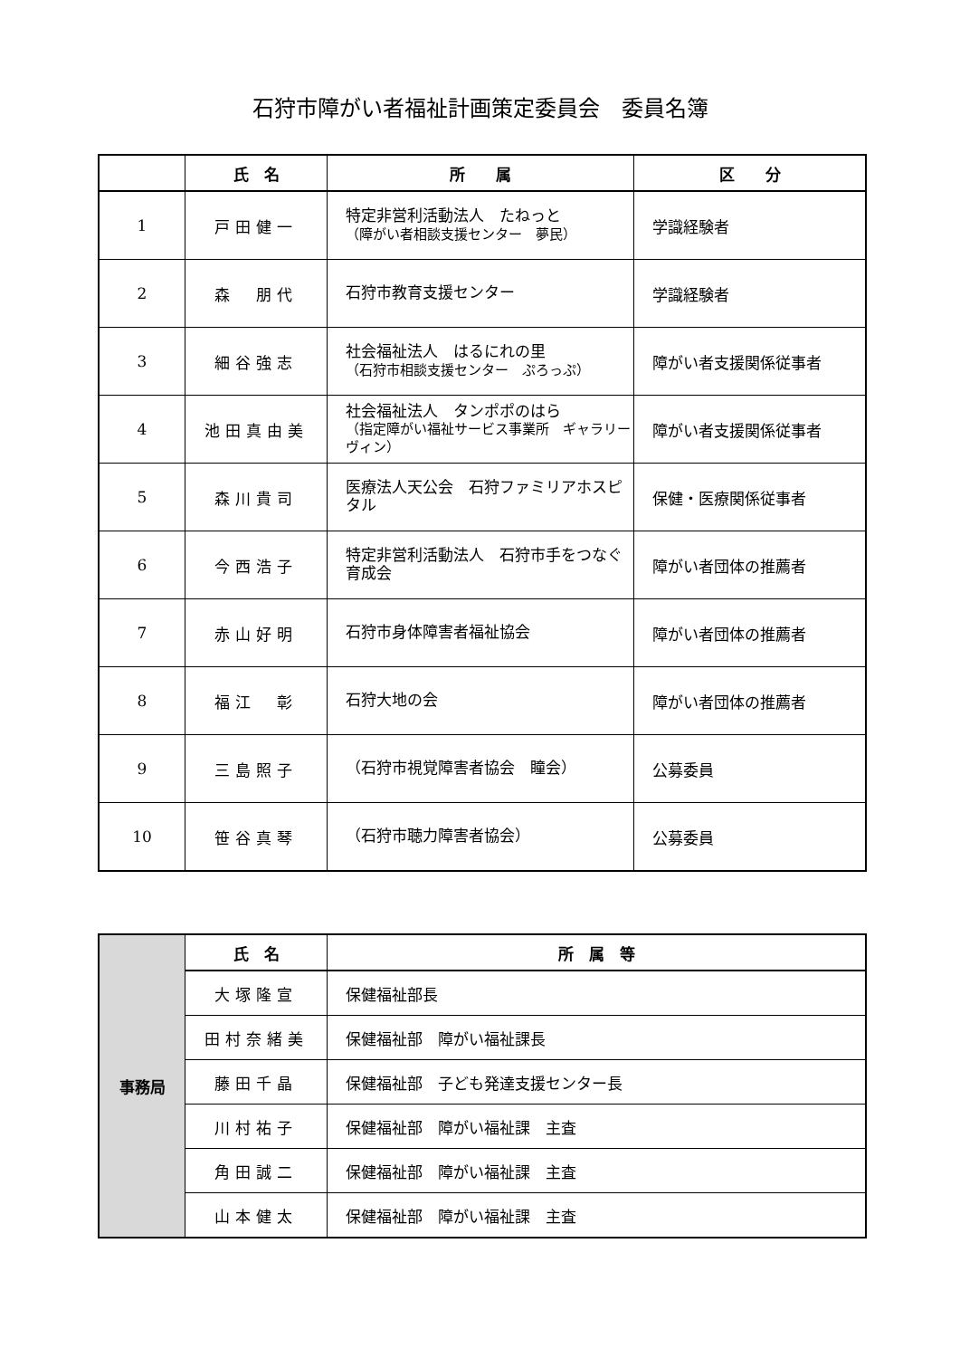石狩市障がい者福祉計画策定委員会　委員名簿
| | 氏 名 | 所 属 | 区 分 |
| --- | --- | --- | --- |
| 1 | 戸田健一 | 特定非営利活動法人 たねっと （障がい者相談支援センター 夢民） | 学識経験者 |
| 2 | 森 朋代 | 石狩市教育支援センター | 学識経験者 |
| 3 | 細谷強志 | 社会福祉法人 はるにれの里 （石狩市相談支援センター ぷろっぷ） | 障がい者支援関係従事者 |
| 4 | 池田真由美 | 社会福祉法人 タンポポのはら （指定障がい福祉サービス事業所 ギャラリーヴィン） | 障がい者支援関係従事者 |
| 5 | 森川貴司 | 医療法人天公会 石狩ファミリアホスピタル | 保健・医療関係従事者 |
| 6 | 今西浩子 | 特定非営利活動法人 石狩市手をつなぐ育成会 | 障がい者団体の推薦者 |
| 7 | 赤山好明 | 石狩市身体障害者福祉協会 | 障がい者団体の推薦者 |
| 8 | 福江 彰 | 石狩大地の会 | 障がい者団体の推薦者 |
| 9 | 三島照子 | （石狩市視覚障害者協会 瞳会） | 公募委員 |
| 10 | 笹谷真琴 | （石狩市聴力障害者協会） | 公募委員 |
| 事務局 | 氏 名 | 所 属 等 |
| | 大塚隆宣 | 保健福祉部長 |
| | 田村奈緒美 | 保健福祉部 障がい福祉課長 |
| | 藤田千晶 | 保健福祉部 子ども発達支援センター長 |
| | 川村祐子 | 保健福祉部 障がい福祉課 主査 |
| | 角田誠二 | 保健福祉部 障がい福祉課 主査 |
| | 山本健太 | 保健福祉部 障がい福祉課 主査 |